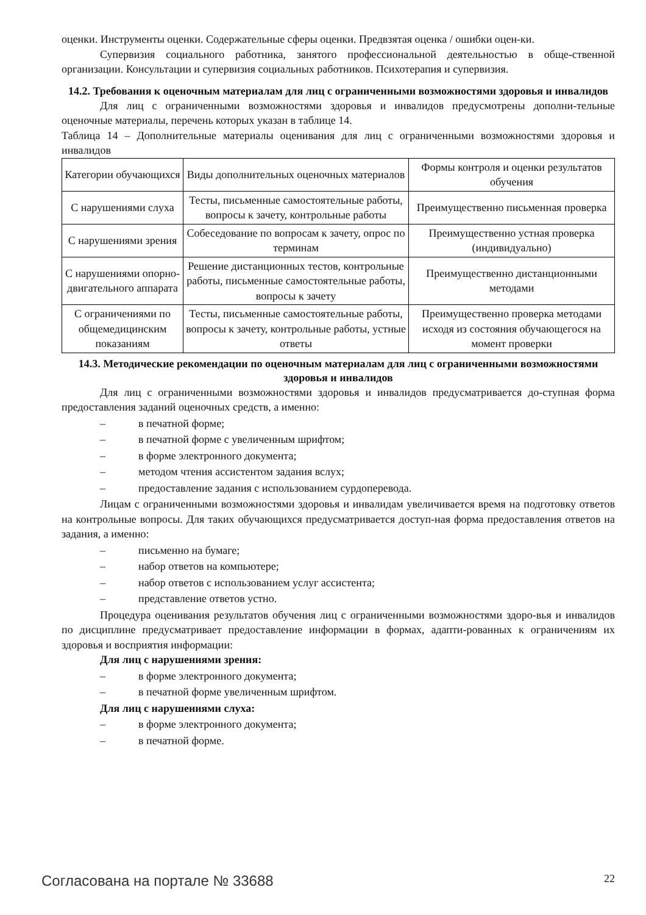оценки. Инструменты оценки. Содержательные сферы оценки. Предвзятая оценка / ошибки оцен-ки.
Супервизия социального работника, занятого профессиональной деятельностью в обще-ственной организации. Консультации и супервизия социальных работников. Психотерапия и супервизия.
14.2. Требования к оценочным материалам для лиц с ограниченными возможностями здоровья и инвалидов
Для лиц с ограниченными возможностями здоровья и инвалидов предусмотрены дополни-тельные оценочные материалы, перечень которых указан в таблице 14.
Таблица 14 – Дополнительные материалы оценивания для лиц с ограниченными возможностями здоровья и инвалидов
| Категории обучающихся | Виды дополнительных оценочных материалов | Формы контроля и оценки результатов обучения |
| С нарушениями слуха | Тесты, письменные самостоятельные работы, вопросы к зачету, контрольные работы | Преимущественно письменная проверка |
| С нарушениями зрения | Собеседование по вопросам к зачету, опрос по терминам | Преимущественно устная проверка (индивидуально) |
| С нарушениями опорно-двигательного аппарата | Решение дистанционных тестов, контрольные работы, письменные самостоятельные работы, вопросы к зачету | Преимущественно дистанционными методами |
| С ограничениями по общемедицинским показаниям | Тесты, письменные самостоятельные работы, вопросы к зачету, контрольные работы, устные ответы | Преимущественно проверка методами исходя из состояния обучающегося на момент проверки |
14.3. Методические рекомендации по оценочным материалам для лиц с ограниченными возможностями здоровья и инвалидов
Для лиц с ограниченными возможностями здоровья и инвалидов предусматривается до-ступная форма предоставления заданий оценочных средств, а именно:
– в печатной форме;
– в печатной форме с увеличенным шрифтом;
– в форме электронного документа;
– методом чтения ассистентом задания вслух;
– предоставление задания с использованием сурдоперевода.
Лицам с ограниченными возможностями здоровья и инвалидам увеличивается время на подготовку ответов на контрольные вопросы. Для таких обучающихся предусматривается доступ-ная форма предоставления ответов на задания, а именно:
– письменно на бумаге;
– набор ответов на компьютере;
– набор ответов с использованием услуг ассистента;
– представление ответов устно.
Процедура оценивания результатов обучения лиц с ограниченными возможностями здоро-вья и инвалидов по дисциплине предусматривает предоставление информации в формах, адапти-рованных к ограничениям их здоровья и восприятия информации:
Для лиц с нарушениями зрения:
– в форме электронного документа;
– в печатной форме увеличенным шрифтом.
Для лиц с нарушениями слуха:
– в форме электронного документа;
– в печатной форме.
Согласована на портале № 33688 22